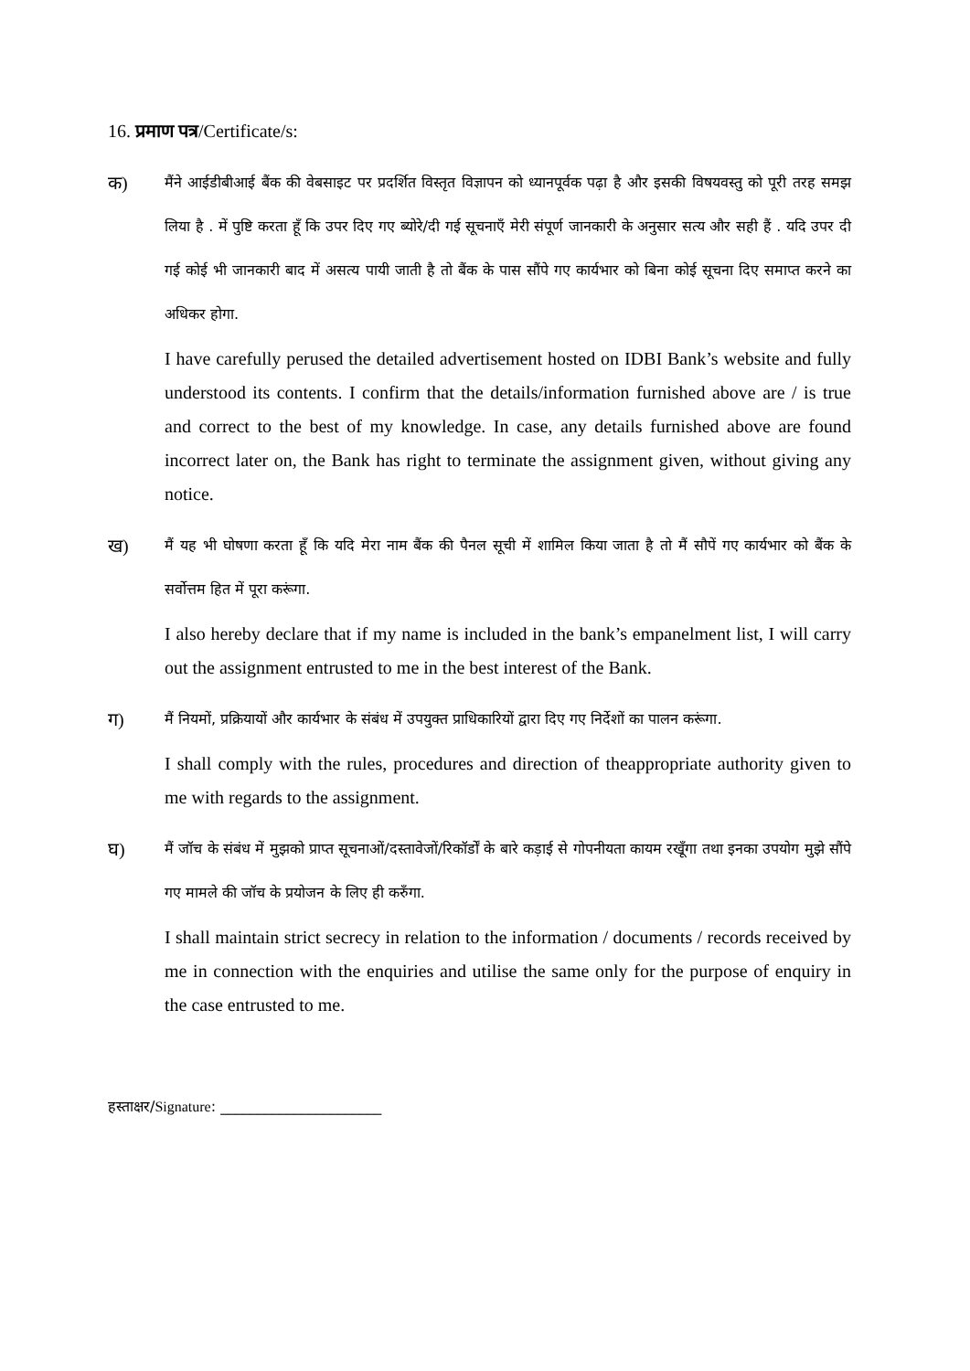16. प्रमाण पत्र/Certificate/s:
क)
मैंने आईडीबीआई बैंक की वेबसाइट पर प्रदर्शित विस्तृत विज्ञापन को ध्यानपूर्वक पढ़ा है और इसकी विषयवस्तु को पूरी तरह समझ लिया है . में पुष्टि करता हूँ कि उपर दिए गए ब्योरे/दी गई सूचनाएँ मेरी संपूर्ण जानकारी के अनुसार सत्य और सही हैं . यदि उपर दी गई कोई भी जानकारी बाद में असत्य पायी जाती है तो बैंक के पास सौंपे गए कार्यभार को बिना कोई सूचना दिए समाप्त करने का अधिकर होगा.
I have carefully perused the detailed advertisement hosted on IDBI Bank’s website and fully understood its contents. I confirm that the details/information furnished above are / is true and correct to the best of my knowledge. In case, any details furnished above are found incorrect later on, the Bank has right to terminate the assignment given, without giving any notice.
ख)
मैं यह भी घोषणा करता हूँ कि यदि मेरा नाम बैंक की पैनल सूची में शामिल किया जाता है तो मैं सौपें गए कार्यभार को बैंक के सर्वोत्तम हित में पूरा करूंगा.
I also hereby declare that if my name is included in the bank’s empanelment list, I will carry out the assignment entrusted to me in the best interest of the Bank.
ग)
मैं नियमों, प्रक्रियायों और कार्यभार के संबंध में उपयुक्त प्राधिकारियों द्वारा दिए गए निर्देशों का पालन करूंगा.
I shall comply with the rules, procedures and direction of theappropriate authority given to me with regards to the assignment.
घ)
मैं जॉच के संबंध में मुझको प्राप्त सूचनाओं/दस्तावेजों/रिकॉर्डों के बारे कड़ाई से गोपनीयता कायम रखूँगा तथा इनका उपयोग मुझे सौंपे गए मामले की जॉच के प्रयोजन के लिए ही करुँगा.
I shall maintain strict secrecy in relation to the information / documents / records received by me in connection with the enquiries and utilise the same only for the purpose of enquiry in the case entrusted to me.
हस्ताक्षर/Signature: ______________________